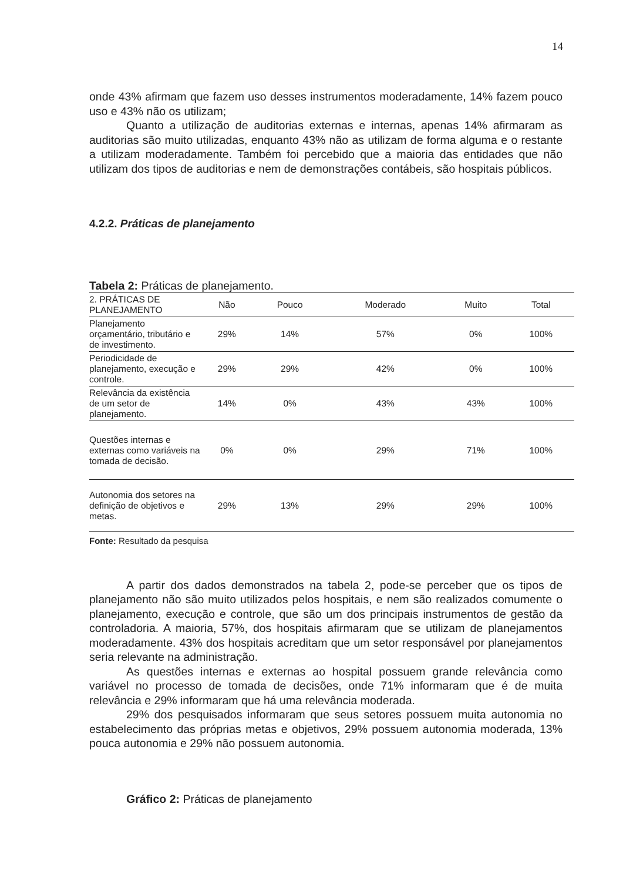14
onde 43% afirmam que fazem uso desses instrumentos moderadamente, 14% fazem pouco uso e 43% não os utilizam;
Quanto a utilização de auditorias externas e internas, apenas 14% afirmaram as auditorias são muito utilizadas, enquanto 43% não as utilizam de forma alguma e o restante a utilizam moderadamente. Também foi percebido que a maioria das entidades que não utilizam dos tipos de auditorias e nem de demonstrações contábeis, são hospitais públicos.
4.2.2. Práticas de planejamento
Tabela 2: Práticas de planejamento.
| 2. PRÁTICAS DE PLANEJAMENTO | Não | Pouco | Moderado | Muito | Total |
| --- | --- | --- | --- | --- | --- |
| Planejamento orçamentário, tributário e de investimento. | 29% | 14% | 57% | 0% | 100% |
| Periodicidade de planejamento, execução e controle. | 29% | 29% | 42% | 0% | 100% |
| Relevância da existência de um setor de planejamento. | 14% | 0% | 43% | 43% | 100% |
| Questões internas e externas como variáveis na tomada de decisão. | 0% | 0% | 29% | 71% | 100% |
| Autonomia dos setores na definição de objetivos e metas. | 29% | 13% | 29% | 29% | 100% |
Fonte: Resultado da pesquisa
A partir dos dados demonstrados na tabela 2, pode-se perceber que os tipos de planejamento não são muito utilizados pelos hospitais, e nem são realizados comumente o planejamento, execução e controle, que são um dos principais instrumentos de gestão da controladoria. A maioria, 57%, dos hospitais afirmaram que se utilizam de planejamentos moderadamente. 43% dos hospitais acreditam que um setor responsável por planejamentos seria relevante na administração.
As questões internas e externas ao hospital possuem grande relevância como variável no processo de tomada de decisões, onde 71% informaram que é de muita relevância e 29% informaram que há uma relevância moderada.
29% dos pesquisados informaram que seus setores possuem muita autonomia no estabelecimento das próprias metas e objetivos, 29% possuem autonomia moderada, 13% pouca autonomia e 29% não possuem autonomia.
Gráfico 2: Práticas de planejamento